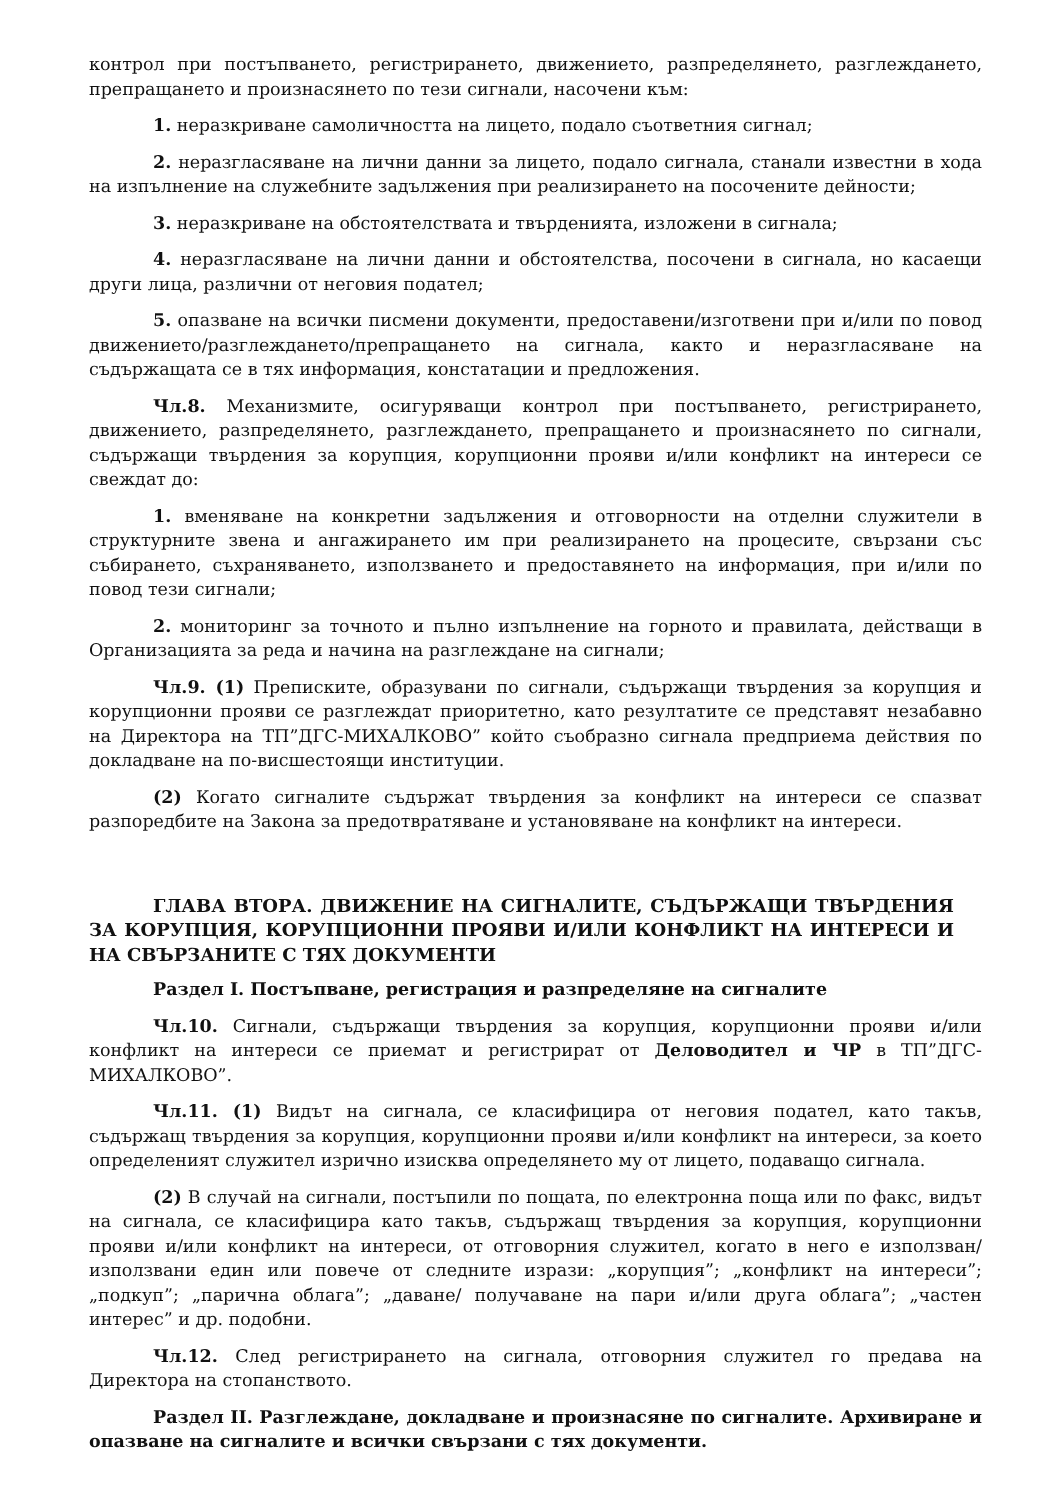контрол при постъпването, регистрирането, движението, разпределянето, разглеждането, препращането и произнасянето по тези сигнали, насочени към:
1. неразкриване самоличността на лицето, подало съответния сигнал;
2. неразгласяване на лични данни за лицето, подало сигнала, станали известни в хода на изпълнение на служебните задължения при реализирането на посочените дейности;
3. неразкриване на обстоятелствата и твърденията, изложени в сигнала;
4. неразгласяване на лични данни и обстоятелства, посочени в сигнала, но касаещи други лица, различни от неговия подател;
5. опазване на всички писмени документи, предоставени/изготвени при и/или по повод движението/разглеждането/препращането на сигнала, както и неразгласяване на съдържащата се в тях информация, констатации и предложения.
Чл.8. Механизмите, осигуряващи контрол при постъпването, регистрирането, движението, разпределянето, разглеждането, препращането и произнасянето по сигнали, съдържащи твърдения за корупция, корупционни прояви и/или конфликт на интереси се свеждат до:
1. вменяване на конкретни задължения и отговорности на отделни служители в структурните звена и ангажирането им при реализирането на процесите, свързани със събирането, съхраняването, използването и предоставянето на информация, при и/или по повод тези сигнали;
2. мониторинг за точното и пълно изпълнение на горното и правилата, действащи в Организацията за реда и начина на разглеждане на сигнали;
Чл.9. (1) Преписките, образувани по сигнали, съдържащи твърдения за корупция и корупционни прояви се разглеждат приоритетно, като резултатите се представят незабавно на Директора на ТП”ДГС-МИХАЛКОВО” който съобразно сигнала предприема действия по докладване на по-висшестоящи институции.
(2) Когато сигналите съдържат твърдения за конфликт на интереси се спазват разпоредбите на Закона за предотвратяване и установяване на конфликт на интереси.
ГЛАВА ВТОРА. ДВИЖЕНИЕ НА СИГНАЛИТЕ, СЪДЪРЖАЩИ ТВЪРДЕНИЯ ЗА КОРУПЦИЯ, КОРУПЦИОННИ ПРОЯВИ И/ИЛИ КОНФЛИКТ НА ИНТЕРЕСИ И НА СВЪРЗАНИТЕ С ТЯХ ДОКУМЕНТИ
Раздел I. Постъпване, регистрация и разпределяне на сигналите
Чл.10. Сигнали, съдържащи твърдения за корупция, корупционни прояви и/или конфликт на интереси се приемат и регистрират от Деловодител и ЧР в ТП”ДГС-МИХАЛКОВО”.
Чл.11. (1) Видът на сигнала, се класифицира от неговия подател, като такъв, съдържащ твърдения за корупция, корупционни прояви и/или конфликт на интереси, за което определеният служител изрично изисква определянето му от лицето, подаващо сигнала.
(2) В случай на сигнали, постъпили по пощата, по електронна поща или по факс, видът на сигнала, се класифицира като такъв, съдържащ твърдения за корупция, корупционни прояви и/или конфликт на интереси, от отговорния служител, когато в него е използван/използвани един или повече от следните изрази: „корупция”; „конфликт на интереси”; „подкуп”; „парична облага”; „даване/ получаване на пари и/или друга облага”; „частен интерес” и др. подобни.
Чл.12. След регистрирането на сигнала, отговорния служител го предава на Директора на стопанството.
Раздел II. Разглеждане, докладване и произнасяне по сигналите. Архивиране и опазване на сигналите и всички свързани с тях документи.